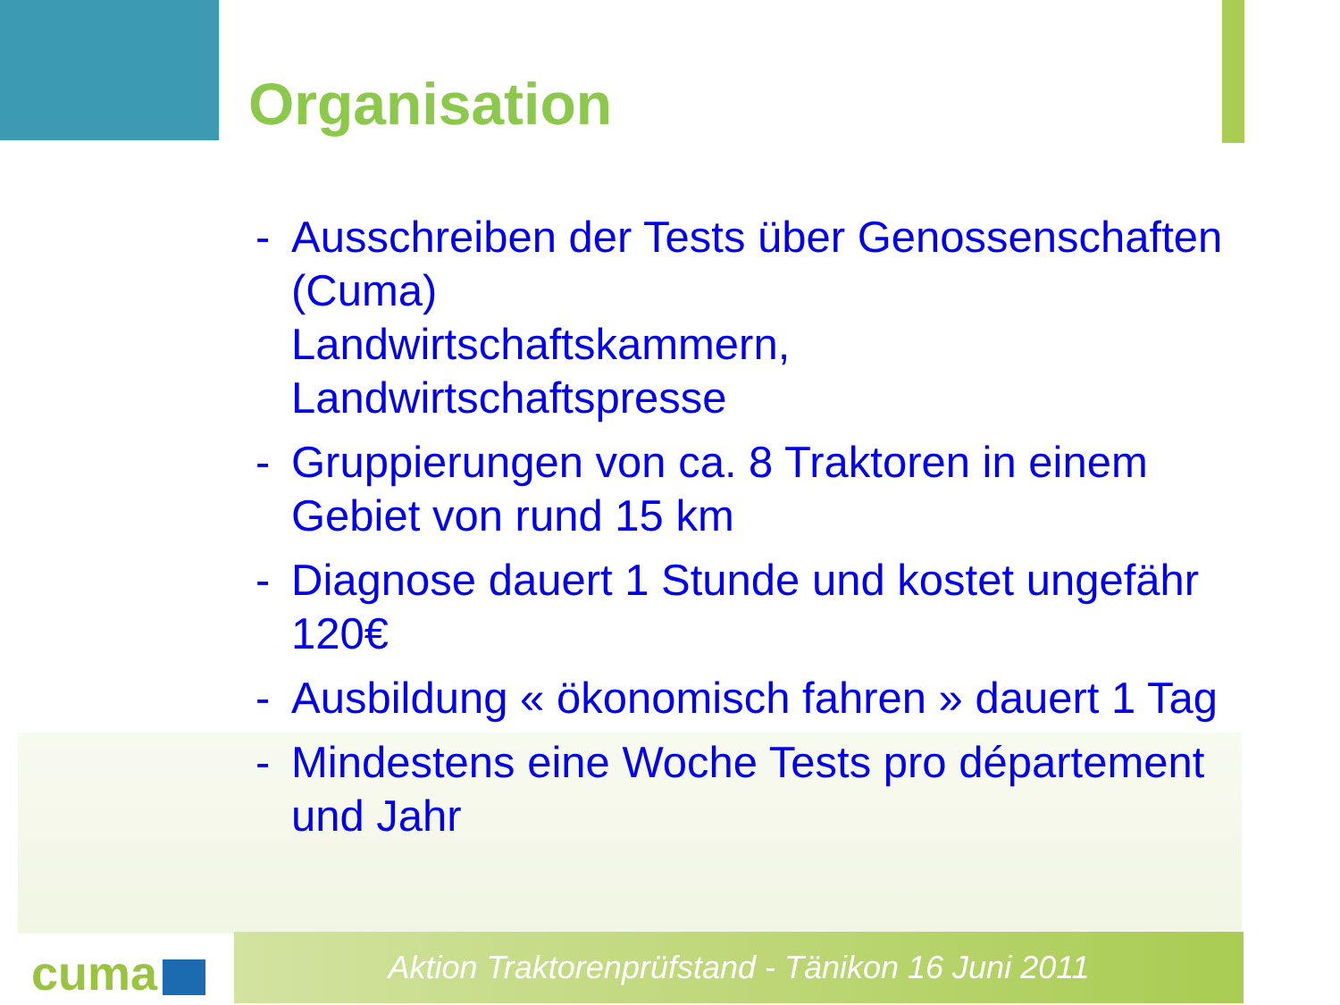Organisation
- Ausschreiben der Tests über Genossenschaften (Cuma)
Landwirtschaftskammern,
Landwirtschaftspresse
- Gruppierungen von ca. 8 Traktoren in einem Gebiet von rund 15 km
- Diagnose dauert 1 Stunde und kostet ungefähr 120€
- Ausbildung « ökonomisch fahren » dauert 1 Tag
- Mindestens eine Woche Tests pro département und Jahr
cuma Aktion Traktorenprüfstand - Tänikon 16 Juni 2011